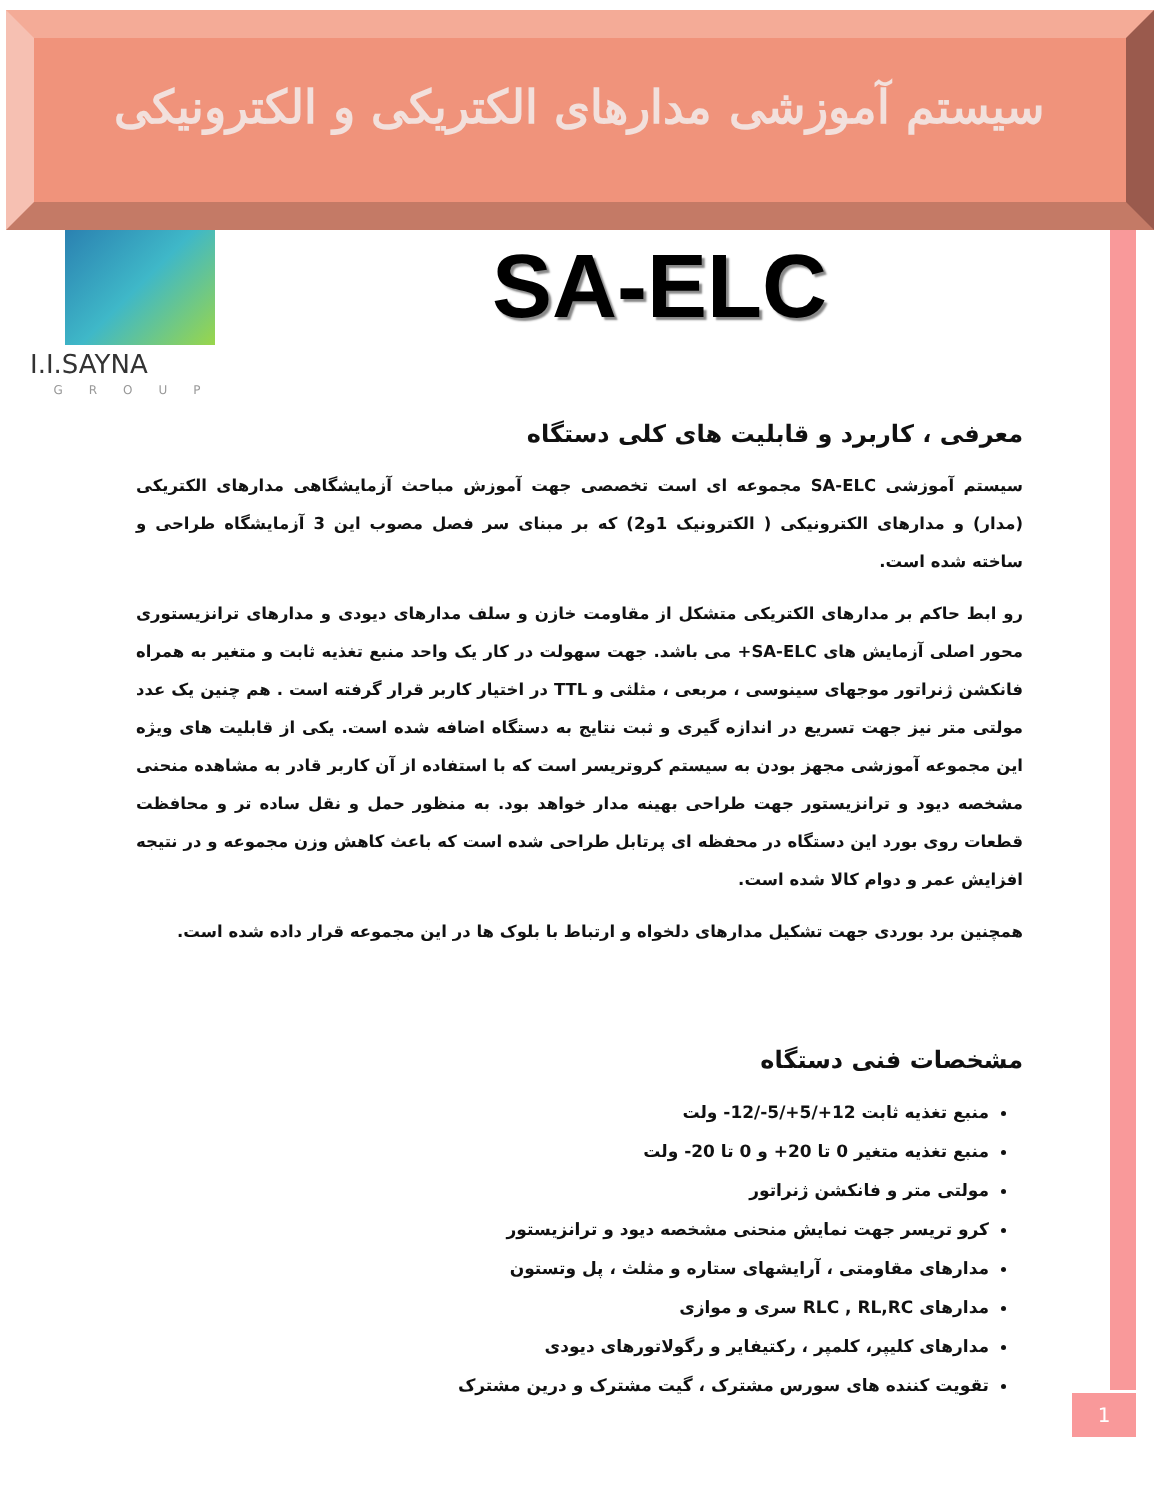سیستم آموزشی مدارهای الکتریکی و الکترونیکی
I.I.SAYNA
GROUP
SA-ELC
معرفی ، کاربرد و قابلیت های کلی دستگاه
سیستم آموزشی SA-ELC مجموعه ای است تخصصی جهت آموزش مباحث آزمایشگاهی مدارهای الکتریکی (مدار) و مدارهای الکترونیکی ( الکترونیک 1و2) که بر مبنای سر فصل مصوب این 3 آزمایشگاه طراحی و ساخته شده است.
رو ابط حاکم بر مدارهای الکتریکی متشکل از مقاومت خازن و سلف مدارهای دیودی و مدارهای ترانزیستوری محور اصلی آزمایش های SA-ELC+ می باشد. جهت سهولت در کار یک واحد منبع تغذیه ثابت و متغیر به همراه فانکشن ژنراتور موجهای سینوسی ، مربعی ، مثلثی و TTL در اختیار کاربر قرار گرفته است . هم چنین یک عدد مولتی متر نیز جهت تسریع در اندازه گیری و ثبت نتایج به دستگاه اضافه شده است. یکی از قابلیت های ویژه این مجموعه آموزشی مجهز بودن به سیستم کروتریسر است که با استفاده از آن کاربر قادر به مشاهده منحنی مشخصه دیود و ترانزیستور جهت طراحی بهینه مدار خواهد بود. به منظور حمل و نقل ساده تر و محافظت قطعات روی بورد این دستگاه در محفظه ای پرتابل طراحی شده است که باعث کاهش وزن مجموعه و در نتیجه افزایش عمر و دوام کالا شده است.
همچنین برد بوردی جهت تشکیل مدارهای دلخواه و ارتباط با بلوک ها در این مجموعه قرار داده شده است.
مشخصات فنی دستگاه
منبع تغذیه ثابت 12+/5+/5-/12- ولت
منبع تغذیه متغیر 0 تا 20+ و 0 تا 20- ولت
مولتی متر و فانکشن ژنراتور
کرو تریسر جهت نمایش منحنی مشخصه دیود و ترانزیستور
مدارهای مقاومتی ، آرایشهای ستاره و مثلث ، پل وتستون
مدارهای RLC , RL,RC سری و موازی
مدارهای کلیپر، کلمپر ، رکتیفایر و رگولاتورهای دیودی
تقویت کننده های سورس مشترک ، گیت مشترک و درین مشترک
1